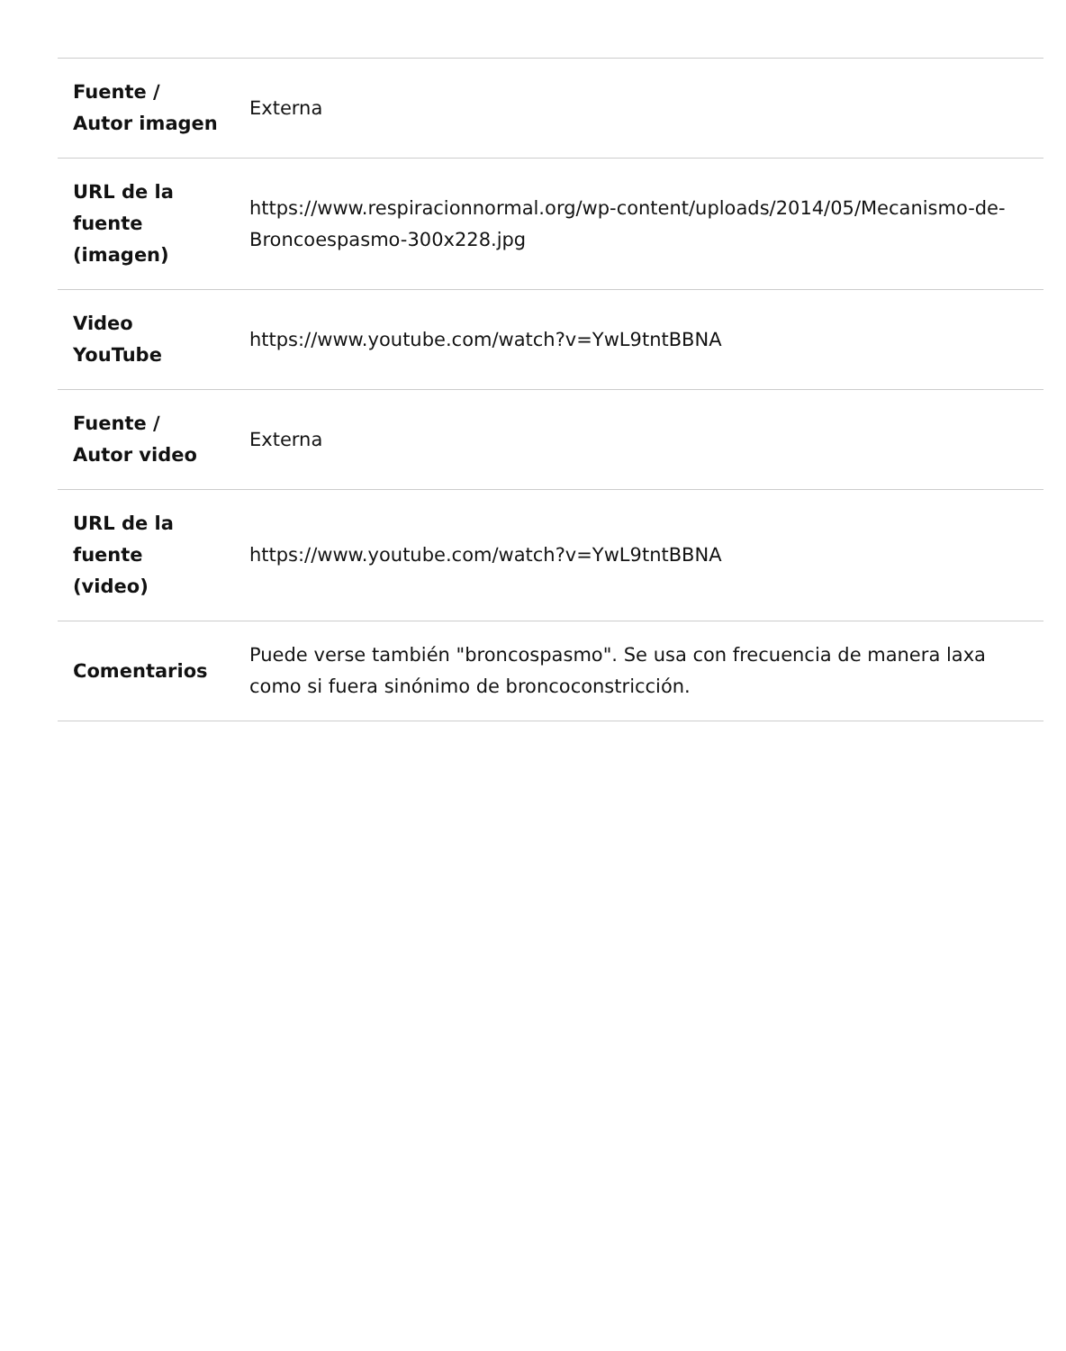| Fuente / Autor imagen | Externa |
| URL de la fuente (imagen) | https://www.respiracionnormal.org/wp-content/uploads/2014/05/Mecanismo-de- Broncoespasmo-300x228.jpg |
| Video YouTube | https://www.youtube.com/watch?v=YwL9tntBBNA |
| Fuente / Autor video | Externa |
| URL de la fuente (video) | https://www.youtube.com/watch?v=YwL9tntBBNA |
| Comentarios | Puede verse también "broncospasmo". Se usa con frecuencia de manera laxa como si fuera sinónimo de broncoconstricción. |